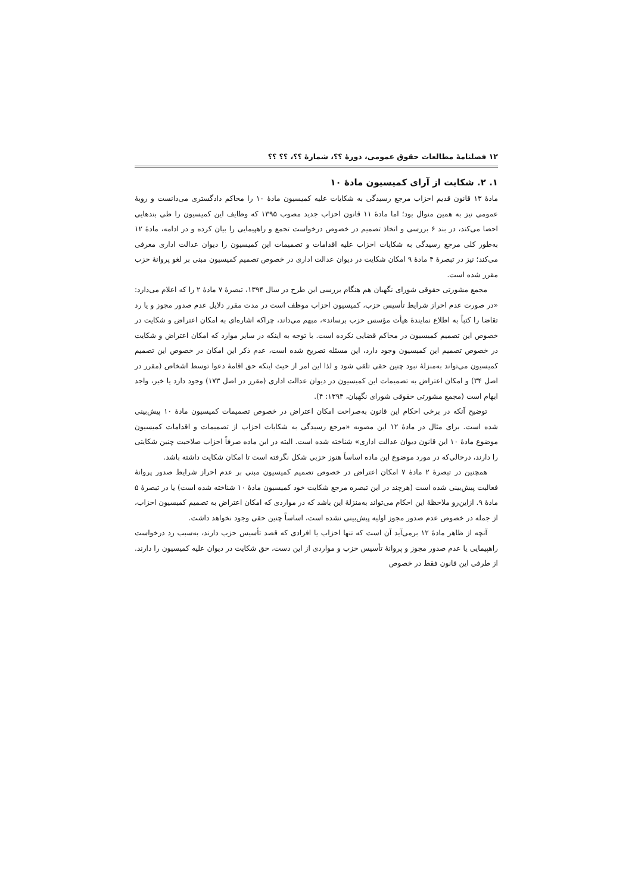۱۲ فصلنامهٔ مطالعات حقوق عمومی، دورهٔ ؟؟، شمارهٔ ؟؟، ؟؟ ؟؟
۱. ۲. شکایت از آرای کمیسیون مادهٔ ۱۰
مادهٔ ۱۳ قانون قدیم احزاب مرجع رسیدگی به شکایات علیه کمیسیون مادهٔ ۱۰ را محاکم دادگستری می‌دانست و رویهٔ عمومی نیز به همین منوال بود؛ اما مادهٔ ۱۱ قانون احزاب جدید مصوب ۱۳۹۵ که وظایف این کمیسیون را طی بندهایی احصا می‌کند، در بند ۶ بررسی و اتخاذ تصمیم در خصوص درخواست تجمع و راهپیمایی را بیان کرده و در ادامه، مادهٔ ۱۲ به‌طور کلی مرجع رسیدگی به شکایات احزاب علیه اقدامات و تصمیمات این کمیسیون را دیوان عدالت اداری معرفی می‌کند؛ نیز در تبصرهٔ ۴ مادهٔ ۹ امکان شکایت در دیوان عدالت اداری در خصوص تصمیم کمیسیون مبنی بر لغو پروانهٔ حزب مقرر شده است.
مجمع مشورتی حقوقی شورای نگهبان هم هنگام بررسی این طرح در سال ۱۳۹۴، تبصرهٔ ۷ مادهٔ ۲ را که اعلام می‌دارد: «در صورت عدم احراز شرایط تأسیس حزب، کمیسیون احزاب موظف است در مدت مقرر دلایل عدم صدور مجوز و یا رد تقاضا را کتباً به اطلاع نمایندهٔ هیأت مؤسس حزب برساند»، مبهم می‌داند، چراکه اشاره‌ای به امکان اعتراض و شکایت در خصوص این تصمیم کمیسیون در محاکم قضایی نکرده است. با توجه به اینکه در سایر موارد که امکان اعتراض و شکایت در خصوص تصمیم این کمیسیون وجود دارد، این مسئله تصریح شده است، عدم ذکر این امکان در خصوص این تصمیم کمیسیون می‌تواند به‌منزلهٔ نبود چنین حقی تلقی شود و لذا این امر از حیث اینکه حق اقامهٔ دعوا توسط اشخاص (مقرر در اصل ۳۴) و امکان اعتراض به تصمیمات این کمیسیون در دیوان عدالت اداری (مقرر در اصل ۱۷۳) وجود دارد یا خیر، واجد ابهام است (مجمع مشورتی حقوقی شورای نگهبان، ۱۳۹۴: ۴).
توضیح آنکه در برخی احکام این قانون به‌صراحت امکان اعتراض در خصوص تصمیمات کمیسیون مادهٔ ۱۰ پیش‌بینی شده است. برای مثال در مادهٔ ۱۲ این مصوبه «مرجع رسیدگی به شکایات احزاب از تصمیمات و اقدامات کمیسیون موضوع مادهٔ ۱۰ این قانون دیوان عدالت اداری» شناخته شده است. البته در این ماده صرفاً احزاب صلاحیت چنین شکایتی را دارند، درحالی‌که در مورد موضوع این ماده اساساً هنوز حزبی شکل نگرفته است تا امکان شکایت داشته باشد.
همچنین در تبصرهٔ ۲ مادهٔ ۷ امکان اعتراض در خصوص تصمیم کمیسیون مبنی بر عدم احراز شرایط صدور پروانهٔ فعالیت پیش‌بینی شده است (هرچند در این تبصره مرجع شکایت خود کمیسیون مادهٔ ۱۰ شناخته شده است) یا در تبصرهٔ ۵ مادهٔ ۹. ازاین‌رو ملاحظهٔ این احکام می‌تواند به‌منزلهٔ این باشد که در مواردی که امکان اعتراض به تصمیم کمیسیون احزاب، از جمله در خصوص عدم صدور مجوز اولیه پیش‌بینی نشده است، اساساً چنین حقی وجود نخواهد داشت.
آنچه از ظاهر مادهٔ ۱۲ برمی‌آید آن است که تنها احزاب یا افرادی که قصد تأسیس حزب دارند، به‌سبب رد درخواست راهپیمایی یا عدم صدور مجوز و پروانهٔ تأسیس حزب و مواردی از این دست، حق شکایت در دیوان علیه کمیسیون را دارند. از طرفی این قانون فقط در خصوص